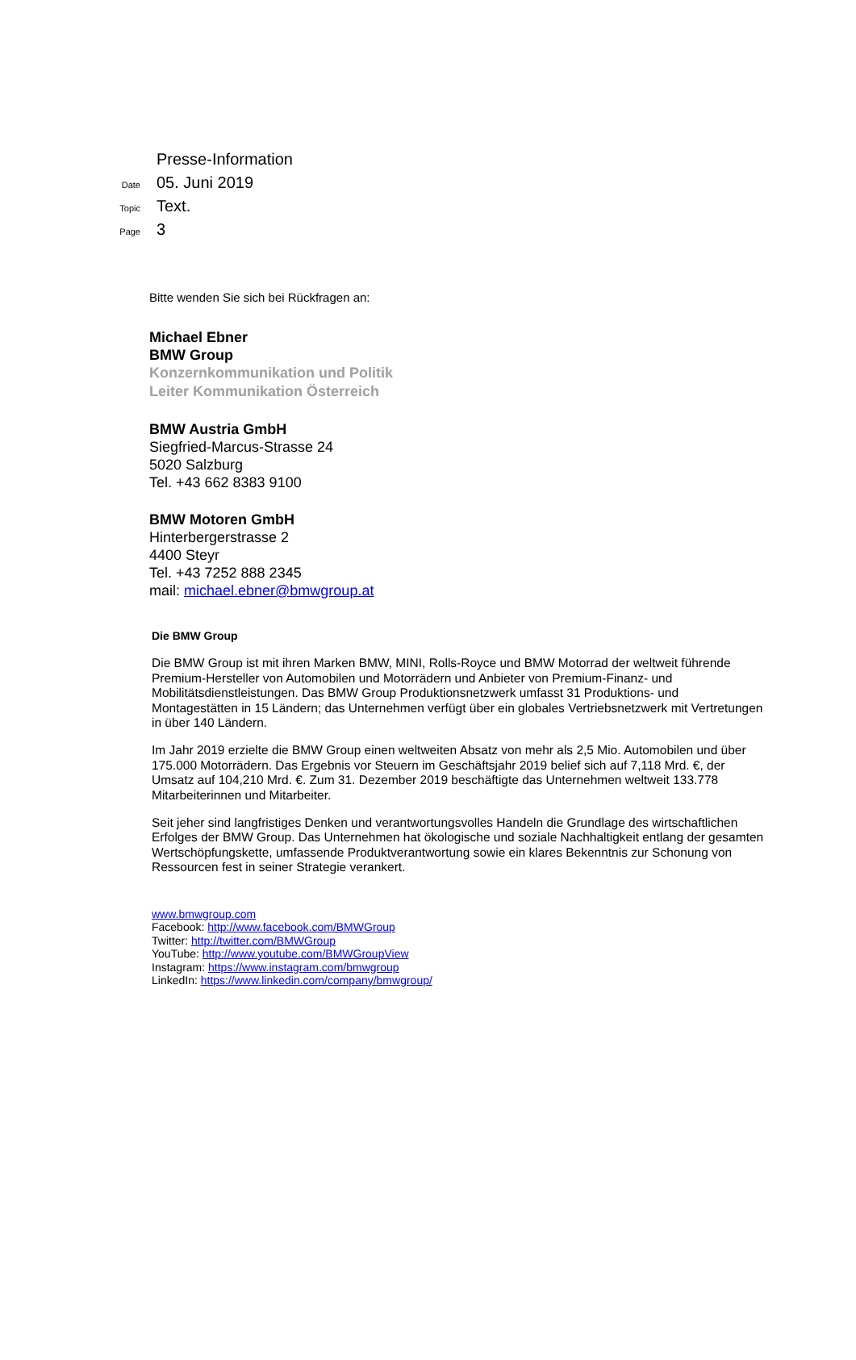Presse-Information
Date 05. Juni 2019
Topic Text.
Page 3
Bitte wenden Sie sich bei Rückfragen an:
Michael Ebner
BMW Group
Konzernkommunikation und Politik
Leiter Kommunikation Österreich
BMW Austria GmbH
Siegfried-Marcus-Strasse 24
5020 Salzburg
Tel. +43 662 8383 9100
BMW Motoren GmbH
Hinterbergerstrasse 2
4400 Steyr
Tel. +43 7252 888 2345
mail: michael.ebner@bmwgroup.at
Die BMW Group
Die BMW Group ist mit ihren Marken BMW, MINI, Rolls-Royce und BMW Motorrad der weltweit führende Premium-Hersteller von Automobilen und Motorrädern und Anbieter von Premium-Finanz- und Mobilitätsdienstleistungen. Das BMW Group Produktionsnetzwerk umfasst 31 Produktions- und Montagestätten in 15 Ländern; das Unternehmen verfügt über ein globales Vertriebsnetzwerk mit Vertretungen in über 140 Ländern.
Im Jahr 2019 erzielte die BMW Group einen weltweiten Absatz von mehr als 2,5 Mio. Automobilen und über 175.000 Motorrädern. Das Ergebnis vor Steuern im Geschäftsjahr 2019 belief sich auf 7,118 Mrd. €, der Umsatz auf 104,210 Mrd. €. Zum 31. Dezember 2019 beschäftigte das Unternehmen weltweit 133.778 Mitarbeiterinnen und Mitarbeiter.
Seit jeher sind langfristiges Denken und verantwortungsvolles Handeln die Grundlage des wirtschaftlichen Erfolges der BMW Group. Das Unternehmen hat ökologische und soziale Nachhaltigkeit entlang der gesamten Wertschöpfungskette, umfassende Produktverantwortung sowie ein klares Bekenntnis zur Schonung von Ressourcen fest in seiner Strategie verankert.
www.bmwgroup.com
Facebook: http://www.facebook.com/BMWGroup
Twitter: http://twitter.com/BMWGroup
YouTube: http://www.youtube.com/BMWGroupView
Instagram: https://www.instagram.com/bmwgroup
LinkedIn: https://www.linkedin.com/company/bmwgroup/